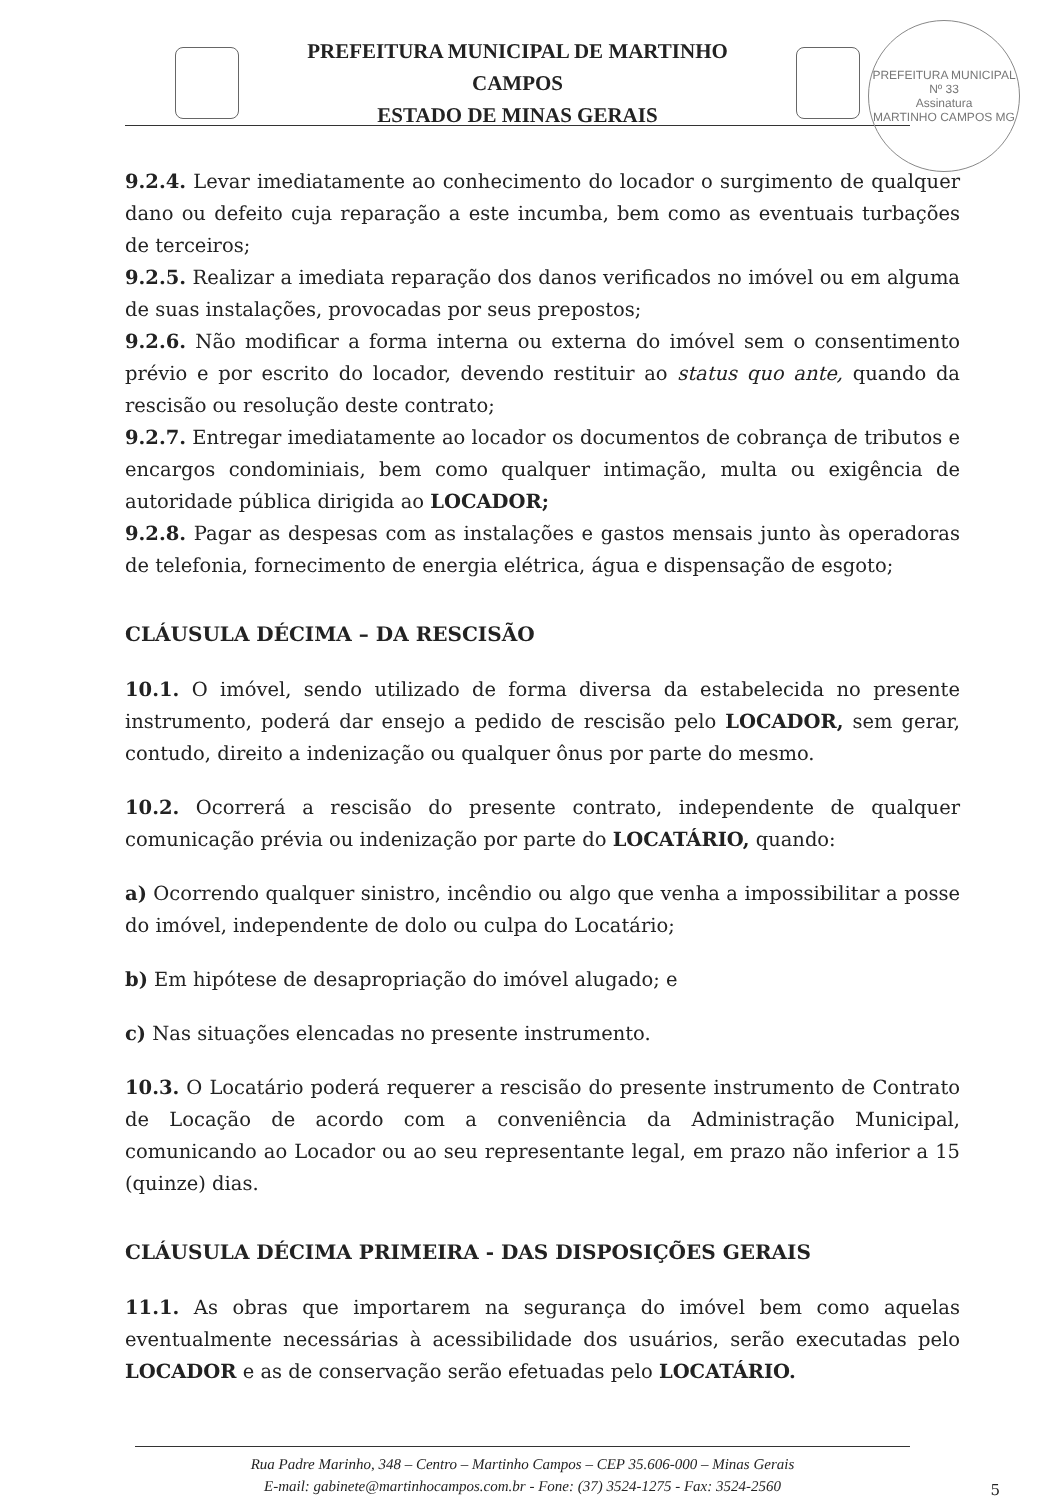PREFEITURA MUNICIPAL
Nº 33
Assinatura
MARTINHO CAMPOS MG
PREFEITURA MUNICIPAL DE MARTINHO CAMPOS
ESTADO DE MINAS GERAIS
9.2.4. Levar imediatamente ao conhecimento do locador o surgimento de qualquer dano ou defeito cuja reparação a este incumba, bem como as eventuais turbações de terceiros;
9.2.5. Realizar a imediata reparação dos danos verificados no imóvel ou em alguma de suas instalações, provocadas por seus prepostos;
9.2.6. Não modificar a forma interna ou externa do imóvel sem o consentimento prévio e por escrito do locador, devendo restituir ao status quo ante, quando da rescisão ou resolução deste contrato;
9.2.7. Entregar imediatamente ao locador os documentos de cobrança de tributos e encargos condominiais, bem como qualquer intimação, multa ou exigência de autoridade pública dirigida ao LOCADOR;
9.2.8. Pagar as despesas com as instalações e gastos mensais junto às operadoras de telefonia, fornecimento de energia elétrica, água e dispensação de esgoto;
CLÁUSULA DÉCIMA – DA RESCISÃO
10.1. O imóvel, sendo utilizado de forma diversa da estabelecida no presente instrumento, poderá dar ensejo a pedido de rescisão pelo LOCADOR, sem gerar, contudo, direito a indenização ou qualquer ônus por parte do mesmo.
10.2. Ocorrerá a rescisão do presente contrato, independente de qualquer comunicação prévia ou indenização por parte do LOCATÁRIO, quando:
a) Ocorrendo qualquer sinistro, incêndio ou algo que venha a impossibilitar a posse do imóvel, independente de dolo ou culpa do Locatário;
b) Em hipótese de desapropriação do imóvel alugado; e
c) Nas situações elencadas no presente instrumento.
10.3. O Locatário poderá requerer a rescisão do presente instrumento de Contrato de Locação de acordo com a conveniência da Administração Municipal, comunicando ao Locador ou ao seu representante legal, em prazo não inferior a 15 (quinze) dias.
CLÁUSULA DÉCIMA PRIMEIRA - DAS DISPOSIÇÕES GERAIS
11.1. As obras que importarem na segurança do imóvel bem como aquelas eventualmente necessárias à acessibilidade dos usuários, serão executadas pelo LOCADOR e as de conservação serão efetuadas pelo LOCATÁRIO.
Rua Padre Marinho, 348 – Centro – Martinho Campos – CEP 35.606-000 – Minas Gerais
E-mail: gabinete@martinhocampos.com.br - Fone: (37) 3524-1275 - Fax: 3524-2560
5